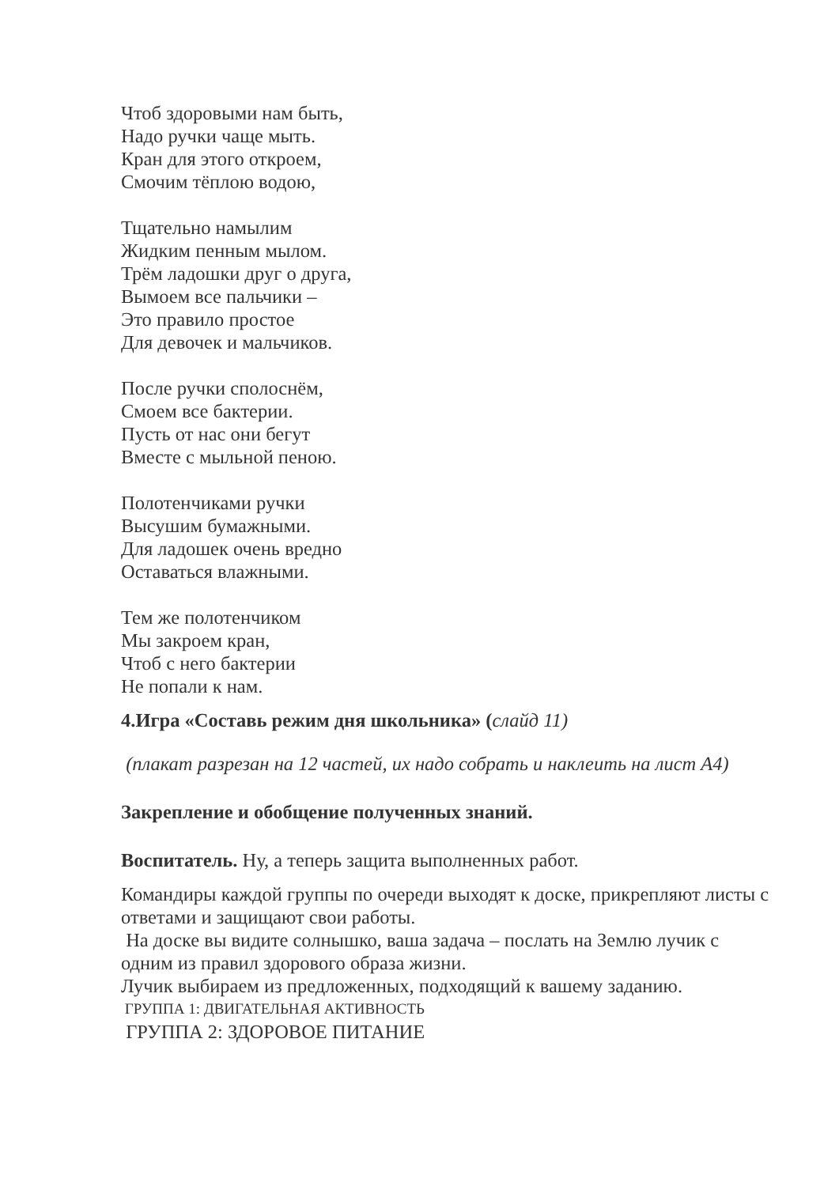Чтоб здоровыми нам быть,
Надо ручки чаще мыть.
Кран для этого откроем,
Смочим тёплою водою,
Тщательно намылим
Жидким пенным мылом.
Трём ладошки друг о друга,
Вымоем все пальчики –
Это правило простое
Для девочек и мальчиков.
После ручки сполоснём,
Смоем все бактерии.
Пусть от нас они бегут
Вместе с мыльной пеною.
Полотенчиками ручки
Высушим бумажными.
Для ладошек очень вредно
Оставаться влажными.
Тем же полотенчиком
Мы закроем кран,
Чтоб с него бактерии
Не попали к нам.
4.Игра «Составь режим дня школьника» (слайд 11)
(плакат разрезан на 12 частей, их надо собрать и наклеить на лист А4)
Закрепление и обобщение полученных знаний.
Воспитатель. Ну, а теперь защита выполненных работ.
Командиры каждой группы по очереди выходят к доске, прикрепляют листы с ответами и защищают свои работы.
На доске вы видите солнышко, ваша задача – послать на Землю лучик с одним из правил здорового образа жизни.
Лучик выбираем из предложенных, подходящий к вашему заданию.
ГРУППА 1: ДВИГАТЕЛЬНАЯ АКТИВНОСТЬ
ГРУППА 2: ЗДОРОВОЕ ПИТАНИЕ